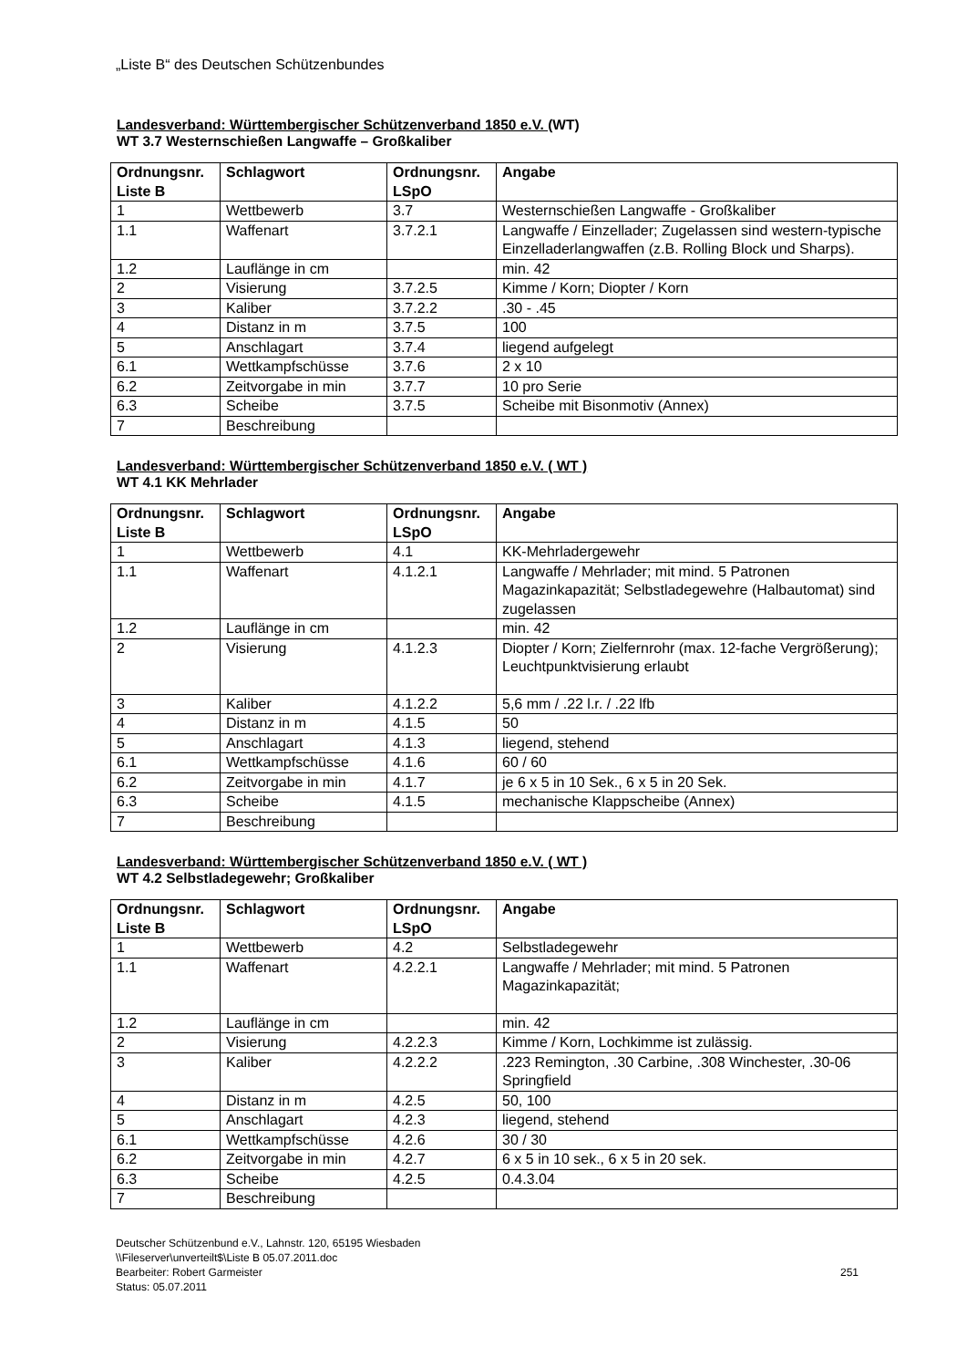„Liste B“ des Deutschen Schützenbundes
Landesverband: Württembergischer Schützenverband 1850 e.V. (WT)
WT 3.7 Westernschießen Langwaffe – Großkaliber
| Ordnungsnr. Liste B | Schlagwort | Ordnungsnr. LSpO | Angabe |
| --- | --- | --- | --- |
| 1 | Wettbewerb | 3.7 | Westernschießen Langwaffe - Großkaliber |
| 1.1 | Waffenart | 3.7.2.1 | Langwaffe / Einzellader; Zugelassen sind western-typische Einzelladerlangwaffen (z.B. Rolling Block und Sharps). |
| 1.2 | Lauflänge in cm | | min. 42 |
| 2 | Visierung | 3.7.2.5 | Kimme / Korn; Diopter / Korn |
| 3 | Kaliber | 3.7.2.2 | .30 - .45 |
| 4 | Distanz in m | 3.7.5 | 100 |
| 5 | Anschlagart | 3.7.4 | liegend aufgelegt |
| 6.1 | Wettkampfschüsse | 3.7.6 | 2 x 10 |
| 6.2 | Zeitvorgabe in min | 3.7.7 | 10 pro Serie |
| 6.3 | Scheibe | 3.7.5 | Scheibe mit Bisonmotiv (Annex) |
| 7 | Beschreibung | | |
Landesverband: Württembergischer Schützenverband 1850 e.V. ( WT )
WT 4.1 KK Mehrlader
| Ordnungsnr. Liste B | Schlagwort | Ordnungsnr. LSpO | Angabe |
| --- | --- | --- | --- |
| 1 | Wettbewerb | 4.1 | KK-Mehrladergewehr |
| 1.1 | Waffenart | 4.1.2.1 | Langwaffe / Mehrlader; mit mind. 5 Patronen Magazinkapazität; Selbstladegewehre (Halbautomat) sind zugelassen |
| 1.2 | Lauflänge in cm | | min. 42 |
| 2 | Visierung | 4.1.2.3 | Diopter / Korn; Zielfernrohr (max. 12-fache Vergrößerung); Leuchtpunktvisierung erlaubt |
| 3 | Kaliber | 4.1.2.2 | 5,6 mm / .22 l.r. / .22 lfb |
| 4 | Distanz in m | 4.1.5 | 50 |
| 5 | Anschlagart | 4.1.3 | liegend, stehend |
| 6.1 | Wettkampfschüsse | 4.1.6 | 60 / 60 |
| 6.2 | Zeitvorgabe in min | 4.1.7 | je 6 x 5 in 10 Sek., 6 x 5 in 20 Sek. |
| 6.3 | Scheibe | 4.1.5 | mechanische Klappscheibe (Annex) |
| 7 | Beschreibung | | |
Landesverband: Württembergischer Schützenverband 1850 e.V. ( WT )
WT 4.2 Selbstladegewehr; Großkaliber
| Ordnungsnr. Liste B | Schlagwort | Ordnungsnr. LSpO | Angabe |
| --- | --- | --- | --- |
| 1 | Wettbewerb | 4.2 | Selbstladegewehr |
| 1.1 | Waffenart | 4.2.2.1 | Langwaffe / Mehrlader; mit mind. 5 Patronen Magazinkapazität; |
| 1.2 | Lauflänge in cm | | min. 42 |
| 2 | Visierung | 4.2.2.3 | Kimme / Korn, Lochkimme ist zulässig. |
| 3 | Kaliber | 4.2.2.2 | .223 Remington, .30 Carbine, .308 Winchester, .30-06 Springfield |
| 4 | Distanz in m | 4.2.5 | 50, 100 |
| 5 | Anschlagart | 4.2.3 | liegend, stehend |
| 6.1 | Wettkampfschüsse | 4.2.6 | 30 / 30 |
| 6.2 | Zeitvorgabe in min | 4.2.7 | 6 x 5 in 10 sek., 6 x 5 in 20 sek. |
| 6.3 | Scheibe | 4.2.5 | 0.4.3.04 |
| 7 | Beschreibung | | |
Deutscher Schützenbund e.V., Lahnstr. 120, 65195 Wiesbaden
\\Fileserver\unverteilt$\Liste B 05.07.2011.doc
Bearbeiter: Robert Garmeister
251
Status: 05.07.2011